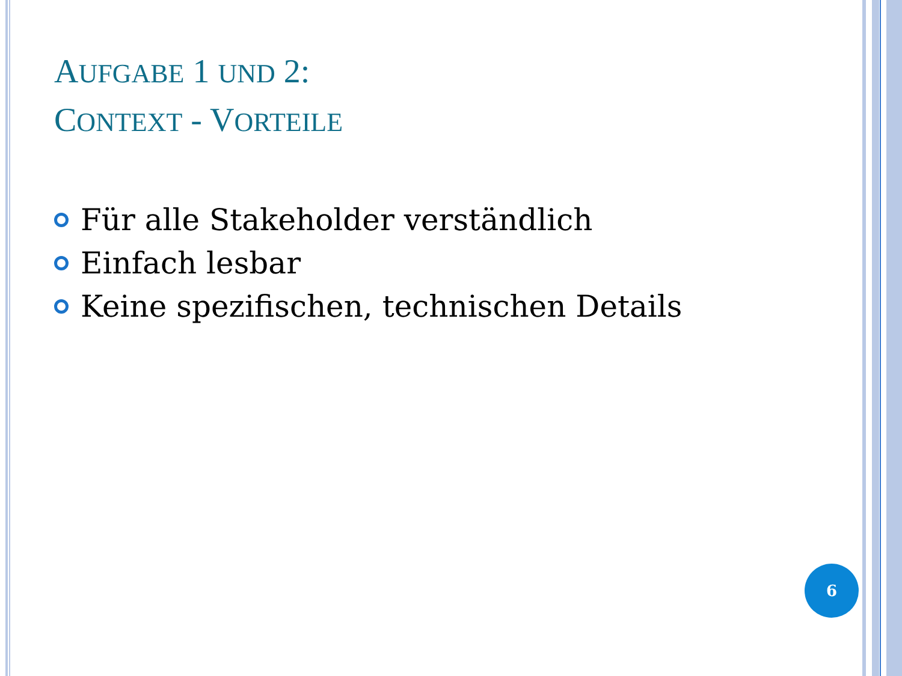AUFGABE 1 UND 2:
CONTEXT - VORTEILE
Für alle Stakeholder verständlich
Einfach lesbar
Keine spezifischen, technischen Details
6